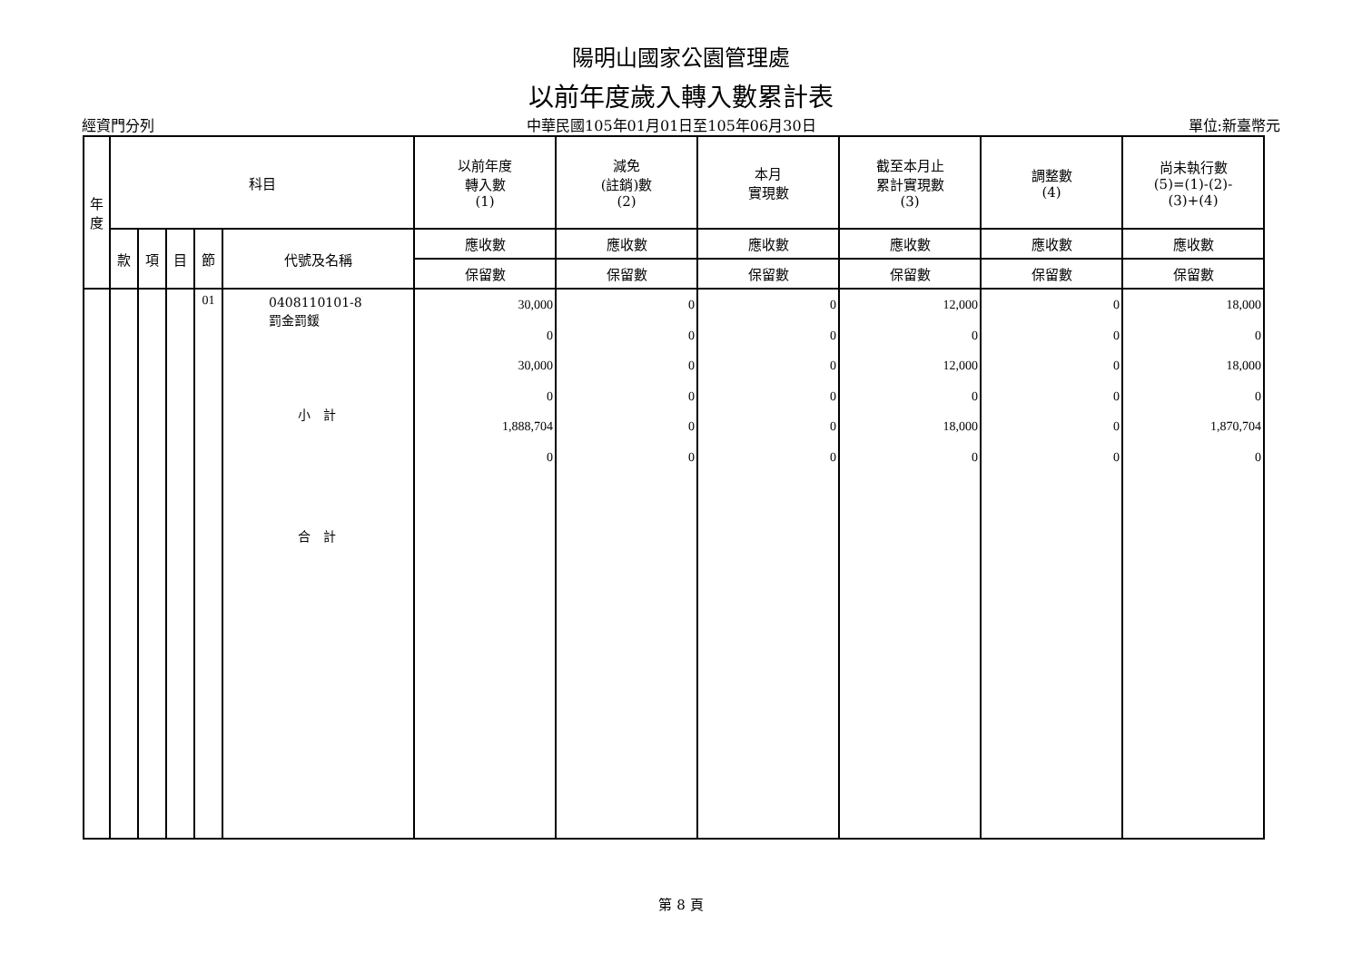陽明山國家公園管理處
以前年度歲入轉入數累計表
經資門分列 中華民國105年01月01日至105年06月30日 單位:新臺幣元
| 年 度 | 科目 | | | | | 以前年度 轉入數 (1) | 減免 (註銷)數 (2) | 本月 實現數 | 截至本月止 累計實現數 (3) | 調整數 (4) | 尚未執行數 (5)=(1)-(2)- (3)+(4) |
| --- | --- | --- | --- | --- | --- | --- | --- | --- | --- | --- | --- |
| | 款 | 項 | 目 | 節 | 代號及名稱 | 應收數 | 應收數 | 應收數 | 應收數 | 應收數 | 應收數 |
| | | | | | | 保留數 | 保留數 | 保留數 | 保留數 | 保留數 | 保留數 |
| | | | | 01 | 0408110101-8 罰金罰鍰 小 計 合 計 | 30,000 0 30,000 0 1,888,704 0 | 0 0 0 0 0 0 | 0 0 0 0 0 0 | 12,000 0 12,000 0 18,000 0 | 0 0 0 0 0 0 | 18,000 0 18,000 0 1,870,704 0 |
第 8 頁